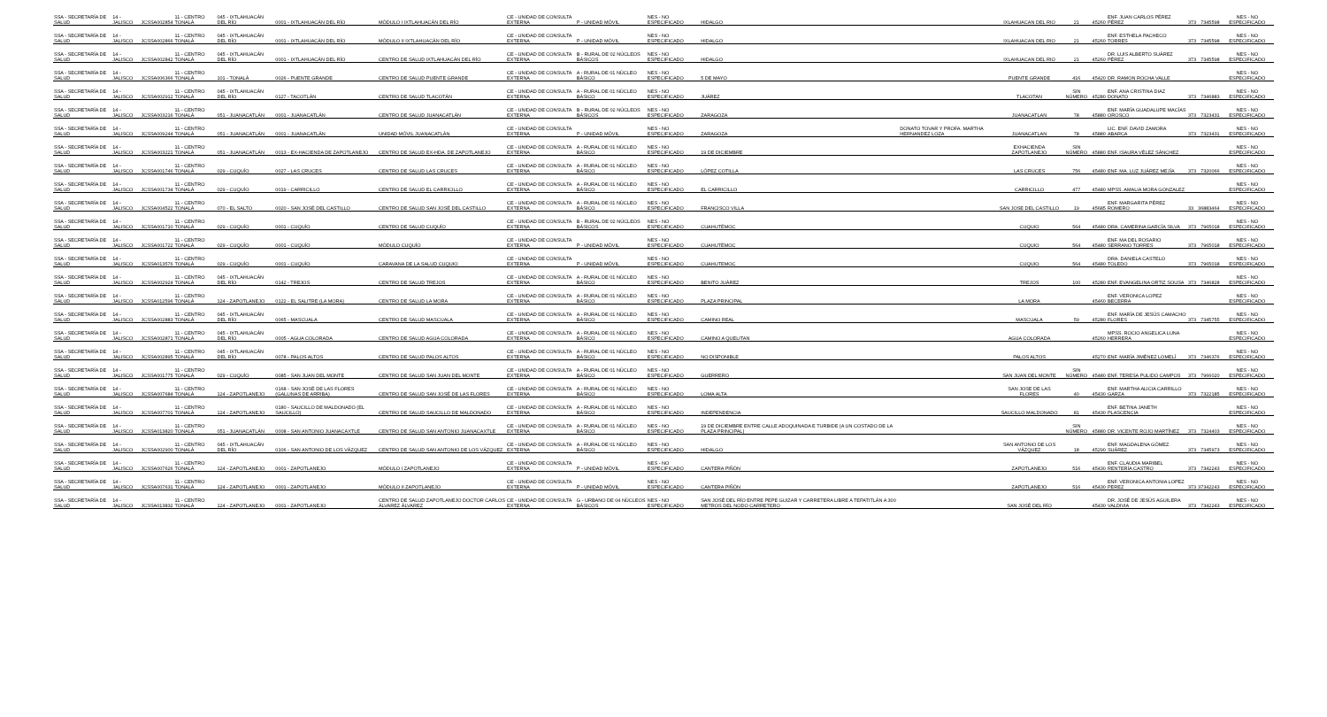| SSA - SECRETARÍA DE SALUD | 14 - JALISCO | JCSSA002854 | 11 - CENTRO TONALÁ | 045 - IXTLAHUACÁN DEL RÍO | 0001 - IXTLAHUACÁN DEL RÍO | MÓDULO I IXTLAHUACÁN DEL RÍO | CE - UNIDAD DE CONSULTA EXTERNA | P - UNIDAD MÓVIL | NES - NO ESPECIFICADO | HIDALGO | | IXLAHUACAN DEL RIO | 21 | 45260 | ENF. JUAN CARLOS PÉREZ PÉREZ | 373 | 7345598 | NES - NO ESPECIFICADO |
| SSA - SECRETARÍA DE SALUD | 14 - JALISCO | JCSSA002866 | 11 - CENTRO TONALÁ | 045 - IXTLAHUACÁN DEL RÍO | 0001 - IXTLAHUACÁN DEL RÍO | MÓDULO II IXTLAHUACÁN DEL RÍO | CE - UNIDAD DE CONSULTA EXTERNA | P - UNIDAD MÓVIL | NES - NO ESPECIFICADO | HIDALGO | | IXLAHUACAN DEL RIO | 21 | 45260 | ENF. ESTHELA PACHECO TORRES | 373 | 7345598 | NES - NO ESPECIFICADO |
| SSA - SECRETARÍA DE SALUD | 14 - JALISCO | JCSSA002842 | 11 - CENTRO TONALÁ | 045 - IXTLAHUACÁN DEL RÍO | 0001 - IXTLAHUACÁN DEL RÍO | CENTRO DE SALUD IXTLAHUACÁN DEL RÍO | CE - UNIDAD DE CONSULTA EXTERNA | B - RURAL DE 02 NÚCLEOS BÁSICOS | NES - NO ESPECIFICADO | HIDALGO | | IXLAHUACAN DEL RIO | 21 | 45260 | DR. LUIS ALBERTO SUÁREZ PÉREZ | 373 | 7345598 | NES - NO ESPECIFICADO |
| SSA - SECRETARÍA DE SALUD | 14 - JALISCO | JCSSA006366 | 11 - CENTRO TONALÁ | 101 - TONALÁ | 0026 - PUENTE GRANDE | CENTRO DE SALUD PUENTE GRANDE | CE - UNIDAD DE CONSULTA EXTERNA | A - RURAL DE 01 NÚCLEO BÁSICO | NES - NO ESPECIFICADO | 5 DE MAYO | | PUENTE GRANDE | 416 | 45420 | DR. RAMON ROCHA VALLE | | | NES - NO ESPECIFICADO |
| SSA - SECRETARÍA DE SALUD | 14 - JALISCO | JCSSA002912 | 11 - CENTRO TONALÁ | 045 - IXTLAHUACÁN DEL RÍO | 0127 - TACOTLÁN | CENTRO DE SALUD TLACOTÁN | CE - UNIDAD DE CONSULTA EXTERNA | A - RURAL DE 01 NÚCLEO BÁSICO | NES - NO ESPECIFICADO | JUÁREZ | | TLACOTAN | SIN NÚMERO | 45280 | ENF. ANA CRISTINA DIAZ DONATO | 373 | 7346883 | NES - NO ESPECIFICADO |
| SSA - SECRETARÍA DE SALUD | 14 - JALISCO | JCSSA003216 | 11 - CENTRO TONALÁ | 051 - JUANACATLÁN | 0001 - JUANACATLÁN | CENTRO DE SALUD JUANACATLÁN | CE - UNIDAD DE CONSULTA EXTERNA | B - RURAL DE 02 NÚCLEOS BÁSICOS | NES - NO ESPECIFICADO | ZARAGOZA | | JUANACATLAN | 78 | 45880 | ENF. MARÍA GUADALUPE MACÍAS OROSCO | 373 | 7323431 | NES - NO ESPECIFICADO |
| SSA - SECRETARÍA DE SALUD | 14 - JALISCO | JCSSA009244 | 11 - CENTRO TONALÁ | 051 - JUANACATLÁN | 0001 - JUANACATLÁN | UNIDAD MÓVIL JUANACATLÁN | CE - UNIDAD DE CONSULTA EXTERNA | P - UNIDAD MÓVIL | NES - NO ESPECIFICADO | ZARAGOZA | DONATO TOVAR Y PROFA. MARTHA HERNANDEZ LOZA | JUANACATLAN | 78 | 45880 | LIC. ENF. DAVID ZAMORA ABARCA | 373 | 7323431 | NES - NO ESPECIFICADO |
| SSA - SECRETARÍA DE SALUD | 14 - JALISCO | JCSSA003221 | 11 - CENTRO TONALÁ | 051 - JUANACATLÁN | 0013 - EX-HACIENDA DE ZAPOTLANEJO | CENTRO DE SALUD EX-HDA. DE ZAPOTLANEJO | CE - UNIDAD DE CONSULTA EXTERNA | A - RURAL DE 01 NÚCLEO BÁSICO | NES - NO ESPECIFICADO | 19 DE DICIEMBRE | | EXHACIENDA ZAPOTLANEJO | SIN NÚMERO | 45880 | ENF. ISAURA VÉLEZ SÁNCHEZ | | | NES - NO ESPECIFICADO |
| SSA - SECRETARÍA DE SALUD | 14 - JALISCO | JCSSA001746 | 11 - CENTRO TONALÁ | 029 - CUQUÍO | 0027 - LAS CRUCES | CENTRO DE SALUD LAS CRUCES | CE - UNIDAD DE CONSULTA EXTERNA | A - RURAL DE 01 NÚCLEO BÁSICO | NES - NO ESPECIFICADO | LÓPEZ COTILLA | | LAS CRUCES | 756 | 45480 | ENF. MA. LUZ JUÁREZ MEJÍA | 373 | 7320066 | NES - NO ESPECIFICADO |
| SSA - SECRETARÍA DE SALUD | 14 - JALISCO | JCSSA001734 | 11 - CENTRO TONALÁ | 029 - CUQUÍO | 0019 - CARRICILLO | CENTRO DE SALUD EL CARRICILLO | CE - UNIDAD DE CONSULTA EXTERNA | A - RURAL DE 01 NÚCLEO BÁSICO | NES - NO ESPECIFICADO | EL CARRICILLO | | CARRICILLO | 477 | 45480 | MPSS. AMALIA MORA GONZALEZ | | | NES - NO ESPECIFICADO |
| SSA - SECRETARÍA DE SALUD | 14 - JALISCO | JCSSA004522 | 11 - CENTRO TONALÁ | 070 - EL SALTO | 0020 - SAN JOSÉ DEL CASTILLO | CENTRO DE SALUD SAN JOSÉ DEL CASTILLO | CE - UNIDAD DE CONSULTA EXTERNA | A - RURAL DE 01 NÚCLEO BÁSICO | NES - NO ESPECIFICADO | FRANCISCO VILLA | | SAN JOSE DEL CASTILLO | 19 | 45685 | ENF. MARGARITA PÉREZ ROMERO | 33 | 36883464 | NES - NO ESPECIFICADO |
| SSA - SECRETARÍA DE SALUD | 14 - JALISCO | JCSSA001710 | 11 - CENTRO TONALÁ | 029 - CUQUÍO | 0001 - CUQUÍO | CENTRO DE SALUD CUQUÍO | CE - UNIDAD DE CONSULTA EXTERNA | B - RURAL DE 02 NÚCLEOS BÁSICOS | NES - NO ESPECIFICADO | CUAHUTÉMOC | | CUQUIO | 564 | 45480 | DRA. CAMERINA GARCÍA SILVA | 373 | 7965018 | NES - NO ESPECIFICADO |
| SSA - SECRETARÍA DE SALUD | 14 - JALISCO | JCSSA001722 | 11 - CENTRO TONALÁ | 029 - CUQUÍO | 0001 - CUQUÍO | MÓDULO CUQUÍO | CE - UNIDAD DE CONSULTA EXTERNA | P - UNIDAD MÓVIL | NES - NO ESPECIFICADO | CUAHUTÉMOC | | CUQUIO | 564 | 45480 | ENF. MA DEL ROSARIO SERRANO TORRES | 373 | 7965018 | NES - NO ESPECIFICADO |
| SSA - SECRETARÍA DE SALUD | 14 - JALISCO | JCSSA013576 | 11 - CENTRO TONALÁ | 029 - CUQUÍO | 0001 - CUQUÍO | CARAVANA DE LA SALUD CUQUIO | CE - UNIDAD DE CONSULTA EXTERNA | P - UNIDAD MÓVIL | NES - NO ESPECIFICADO | CUAHUTEMOC | | CUQUIO | 564 | 45480 | DRA. DANIELA CASTELO TOLEDO | 373 | 7965018 | NES - NO ESPECIFICADO |
| SSA - SECRETARÍA DE SALUD | 14 - JALISCO | JCSSA002924 | 11 - CENTRO TONALÁ | 045 - IXTLAHUACÁN DEL RÍO | 0142 - TREJOS | CENTRO DE SALUD TREJOS | CE - UNIDAD DE CONSULTA EXTERNA | A - RURAL DE 01 NÚCLEO BÁSICO | NES - NO ESPECIFICADO | BENITO JUÁREZ | | TREJOS | 100 | 45280 | ENF. EVANGELINA ORTIZ SOUSA | 373 | 7346828 | NES - NO ESPECIFICADO |
| SSA - SECRETARÍA DE SALUD | 14 - JALISCO | JCSSA012596 | 11 - CENTRO TONALÁ | 124 - ZAPOTLANEJO | 0122 - EL SALITRE (LA MORA) | CENTRO DE SALUD LA MORA | CE - UNIDAD DE CONSULTA EXTERNA | A - RURAL DE 01 NÚCLEO BÁSICO | NES - NO ESPECIFICADO | PLAZA PRINCIPAL | | LA MORA | | 45460 | ENF. VERONICA LOPEZ BECERRA | | | NES - NO ESPECIFICADO |
| SSA - SECRETARÍA DE SALUD | 14 - JALISCO | JCSSA002883 | 11 - CENTRO TONALÁ | 045 - IXTLAHUACÁN DEL RÍO | 0065 - MASCUALA | CENTRO DE SALUD MASCUALA | CE - UNIDAD DE CONSULTA EXTERNA | A - RURAL DE 01 NÚCLEO BÁSICO | NES - NO ESPECIFICADO | CAMINO REAL | | MASCUALA | 59 | 45280 | ENF. MARÍA DE JESÚS CAMACHO FLORES | 373 | 7345755 | NES - NO ESPECIFICADO |
| SSA - SECRETARÍA DE SALUD | 14 - JALISCO | JCSSA002871 | 11 - CENTRO TONALÁ | 045 - IXTLAHUACÁN DEL RÍO | 0005 - AGUA COLORADA | CENTRO DE SALUD AGUA COLORADA | CE - UNIDAD DE CONSULTA EXTERNA | A - RURAL DE 01 NÚCLEO BÁSICO | NES - NO ESPECIFICADO | CAMINO A QUELITAN | | AGUA COLORADA | | 45260 | MPSS. ROCIO ANGELICA LUNA HERRERA | | | NES - NO ESPECIFICADO |
| SSA - SECRETARÍA DE SALUD | 14 - JALISCO | JCSSA002895 | 11 - CENTRO TONALÁ | 045 - IXTLAHUACÁN DEL RÍO | 0078 - PALOS ALTOS | CENTRO DE SALUD PALOS ALTOS | CE - UNIDAD DE CONSULTA EXTERNA | A - RURAL DE 01 NÚCLEO BÁSICO | NES - NO ESPECIFICADO | NO DISPONIBLE | | PALOS ALTOS | | 45270 | ENF. MARÍA JIMÉNEZ LOMELÍ | 373 | 7346376 | NES - NO ESPECIFICADO |
| SSA - SECRETARÍA DE SALUD | 14 - JALISCO | JCSSA001775 | 11 - CENTRO TONALÁ | 029 - CUQUÍO | 0085 - SAN JUAN DEL MONTE | CENTRO DE SALUD SAN JUAN DEL MONTE | CE - UNIDAD DE CONSULTA EXTERNA | A - RURAL DE 01 NÚCLEO BÁSICO | NES - NO ESPECIFICADO | GUERRERO | | SAN JUAN DEL MONTE | SIN NÚMERO | 45480 | ENF. TERESA PULIDO CAMPOS | 373 | 7966020 | NES - NO ESPECIFICADO |
| SSA - SECRETARÍA DE SALUD | 14 - JALISCO | JCSSA007684 | 11 - CENTRO TONALÁ | 124 - ZAPOTLANEJO | 0168 - SAN JOSÉ DE LAS FLORES (GALLINAS DE ARRIBA) | CENTRO DE SALUD SAN JOSÉ DE LAS FLORES | CE - UNIDAD DE CONSULTA EXTERNA | A - RURAL DE 01 NÚCLEO BÁSICO | NES - NO ESPECIFICADO | LOMA ALTA | | SAN JOSE DE LAS FLORES | 40 | 45430 | ENF. MARTHA ALICIA CARRILLO GARZA | 373 | 7322185 | NES - NO ESPECIFICADO |
| SSA - SECRETARÍA DE SALUD | 14 - JALISCO | JCSSA007701 | 11 - CENTRO TONALÁ | 124 - ZAPOTLANEJO | 0180 - SAUCILLO DE MALDONADO (EL SAUCILLO) | CENTRO DE SALUD SAUCILLO DE MALDONADO | CE - UNIDAD DE CONSULTA EXTERNA | A - RURAL DE 01 NÚCLEO BÁSICO | NES - NO ESPECIFICADO | INDEPENDENCIA | | SAUCILLO MALDONADO | 81 | 45430 | ENF. BETINA JANETH PLASCENCIA | | | NES - NO ESPECIFICADO |
| SSA - SECRETARÍA DE SALUD | 14 - JALISCO | JCSSA013820 | 11 - CENTRO TONALÁ | 051 - JUANACATLÁN | 0008 - SAN ANTONIO JUANACAXTLE | CENTRO DE SALUD SAN ANTONIO JUANACAXTLE | CE - UNIDAD DE CONSULTA EXTERNA | A - RURAL DE 01 NÚCLEO BÁSICO | NES - NO ESPECIFICADO | 19 DE DICIEMBRE ENTRE CALLE ADOQUINADA E TURBIDE (A UN COSTADO DE LA PLAZA PRINCIPAL) | | | SIN NÚMERO | 45880 | DR. VICENTE ROJO MARTÍNEZ | 373 | 7324403 | NES - NO ESPECIFICADO |
| SSA - SECRETARÍA DE SALUD | 14 - JALISCO | JCSSA002900 | 11 - CENTRO TONALÁ | 045 - IXTLAHUACÁN DEL RÍO | 0106 - SAN ANTONIO DE LOS VÁZQUEZ | CENTRO DE SALUD SAN ANTONIO DE LOS VÁZQUEZ | CE - UNIDAD DE CONSULTA EXTERNA | A - RURAL DE 01 NÚCLEO BÁSICO | NES - NO ESPECIFICADO | HIDALGO | | SAN ANTONIO DE LOS VÁZQUEZ | 18 | 45290 | ENF. MAGDALENA GÓMEZ SUÁREZ | 373 | 7345973 | NES - NO ESPECIFICADO |
| SSA - SECRETARÍA DE SALUD | 14 - JALISCO | JCSSA007626 | 11 - CENTRO TONALÁ | 124 - ZAPOTLANEJO | 0001 - ZAPOTLANEJO | MÓDULO I ZAPOTLANEJO | CE - UNIDAD DE CONSULTA EXTERNA | P - UNIDAD MÓVIL | NES - NO ESPECIFICADO | CANTERA PIÑÓN | | ZAPOTLANEJO | 516 | 45430 | ENF. CLAUDIA MARIBEL RENTERÍA CASTRO | 373 | 7342243 | NES - NO ESPECIFICADO |
| SSA - SECRETARÍA DE SALUD | 14 - JALISCO | JCSSA007631 | 11 - CENTRO TONALÁ | 124 - ZAPOTLANEJO | 0001 - ZAPOTLANEJO | MÓDULO II ZAPOTLANEJO | CE - UNIDAD DE CONSULTA EXTERNA | P - UNIDAD MÓVIL | NES - NO ESPECIFICADO | CANTERA PIÑÓN | | ZAPOTLANEJO | 516 | 45430 | ENF. VERONICA ANTONIA LOPEZ PEREZ | 373 | 37342243 | NES - NO ESPECIFICADO |
| SSA - SECRETARÍA DE SALUD | 14 - JALISCO | JCSSA013832 | 11 - CENTRO TONALÁ | 124 - ZAPOTLANEJO | 0001 - ZAPOTLANEJO | CENTRO DE SALUD ZAPOTLANEJO DOCTOR CARLOS ÁLVAREZ ÁLVAREZ | CE - UNIDAD DE CONSULTA EXTERNA | G - URBANO DE 04 NÚCLEOS BÁSICOS | NES - NO ESPECIFICADO | SAN JOSÉ DEL RÍO ENTRE PEPE GUIZAR Y CARRETERA LIBRE A TEPATITLÁN A 300 METROS DEL NODO CARRETERO | | SAN JOSÉ DEL RÍO | | 45430 | DR. JOSÉ DE JESÚS AGUILERA VALDIVIA | 373 | 7342243 | NES - NO ESPECIFICADO |